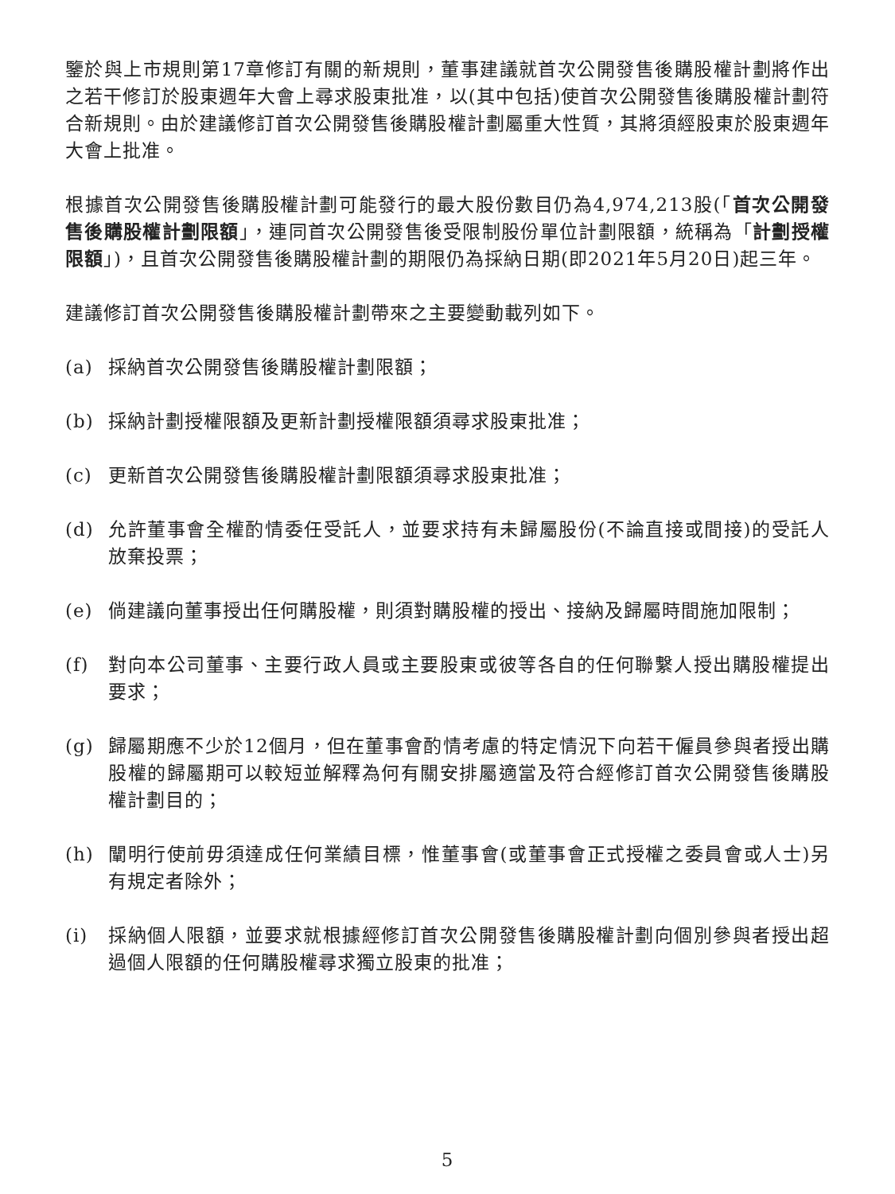鑒於與上市規則第17章修訂有關的新規則，董事建議就首次公開發售後購股權計劃將作出之若干修訂於股東週年大會上尋求股東批准，以(其中包括)使首次公開發售後購股權計劃符合新規則。由於建議修訂首次公開發售後購股權計劃屬重大性質，其將須經股東於股東週年大會上批准。
根據首次公開發售後購股權計劃可能發行的最大股份數目仍為4,974,213股(「首次公開發售後購股權計劃限額」，連同首次公開發售後受限制股份單位計劃限額，統稱為「計劃授權限額」)，且首次公開發售後購股權計劃的期限仍為採納日期(即2021年5月20日)起三年。
建議修訂首次公開發售後購股權計劃帶來之主要變動載列如下。
(a) 採納首次公開發售後購股權計劃限額；
(b) 採納計劃授權限額及更新計劃授權限額須尋求股東批准；
(c) 更新首次公開發售後購股權計劃限額須尋求股東批准；
(d) 允許董事會全權酌情委任受託人，並要求持有未歸屬股份(不論直接或間接)的受託人放棄投票；
(e) 倘建議向董事授出任何購股權，則須對購股權的授出、接納及歸屬時間施加限制；
(f) 對向本公司董事、主要行政人員或主要股東或彼等各自的任何聯繫人授出購股權提出要求；
(g) 歸屬期應不少於12個月，但在董事會酌情考慮的特定情況下向若干僱員參與者授出購股權的歸屬期可以較短並解釋為何有關安排屬適當及符合經修訂首次公開發售後購股權計劃目的；
(h) 闡明行使前毋須達成任何業績目標，惟董事會(或董事會正式授權之委員會或人士)另有規定者除外；
(i) 採納個人限額，並要求就根據經修訂首次公開發售後購股權計劃向個別參與者授出超過個人限額的任何購股權尋求獨立股東的批准；
5